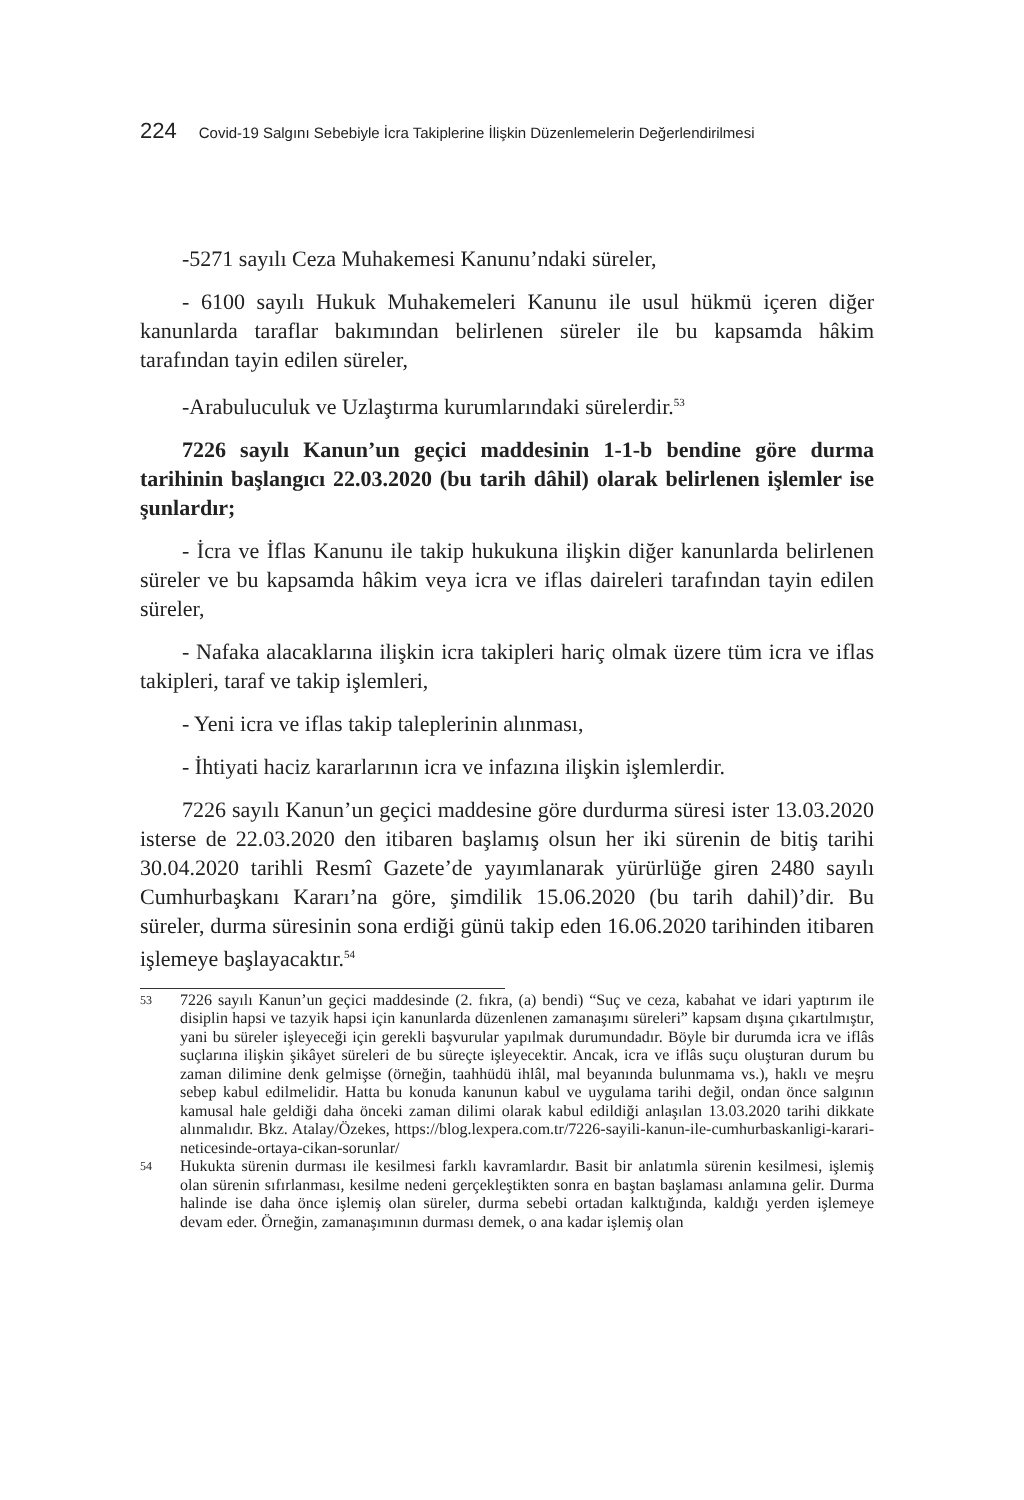224 Covid-19 Salgını Sebebiyle İcra Takiplerine İlişkin Düzenlemelerin Değerlendirilmesi
-5271 sayılı Ceza Muhakemesi Kanunu’ndaki süreler,
- 6100 sayılı Hukuk Muhakemeleri Kanunu ile usul hükmü içeren diğer kanunlarda taraflar bakımından belirlenen süreler ile bu kapsamda hâkim tarafından tayin edilen süreler,
-Arabuluculuk ve Uzlaştırma kurumlarındaki sürelerdir.<sup>53</sup>
7226 sayılı Kanun’un geçici maddesinin 1-1-b bendine göre durma tarihinin başlangıcı 22.03.2020 (bu tarih dâhil) olarak belirlenen işlemler ise şunlardır;
- İcra ve İflas Kanunu ile takip hukukuna ilişkin diğer kanunlarda belirlenen süreler ve bu kapsamda hâkim veya icra ve iflas daireleri tarafından tayin edilen süreler,
- Nafaka alacaklarına ilişkin icra takipleri hariç olmak üzere tüm icra ve iflas takipleri, taraf ve takip işlemleri,
- Yeni icra ve iflas takip taleplerinin alınması,
- İhtiyati haciz kararlarının icra ve infazına ilişkin işlemlerdir.
7226 sayılı Kanun’un geçici maddesine göre durdurma süresi ister 13.03.2020 isterse de 22.03.2020 den itibaren başlamış olsun her iki sürenin de bitiş tarihi 30.04.2020 tarihli Resmî Gazete’de yayımlanarak yürürlüğe giren 2480 sayılı Cumhurbaşkanı Kararı’na göre, şimdilik 15.06.2020 (bu tarih dahil)’dir. Bu süreler, durma süresinin sona erdiği günü takip eden 16.06.2020 tarihinden itibaren işlemeye başlayacaktır.<sup>54</sup>
53 7226 sayılı Kanun’un geçici maddesinde (2. fıkra, (a) bendi) “Suç ve ceza, kabahat ve idari yaptırım ile disiplin hapsi ve tazyik hapsi için kanunlarda düzenlenen zamanaşımı süreleri” kapsam dışına çıkartılmıştır, yani bu süreler işleyeceği için gerekli başvurular yapılmak durumundadır. Böyle bir durumda icra ve iflâs suçlarına ilişkin şikâyet süreleri de bu süreçte işleyecektir. Ancak, icra ve iflâs suçu oluşturan durum bu zaman dilimine denk gelmişse (örneğin, taahhüdü ihlâl, mal beyanında bulunmama vs.), haklı ve meşru sebep kabul edilmelidir. Hatta bu konuda kanunun kabul ve uygulama tarihi değil, ondan önce salgının kamusal hale geldiği daha önceki zaman dilimi olarak kabul edildiği anlaşılan 13.03.2020 tarihi dikkate alınmalıdır. Bkz. Atalay/Özekes, https://blog.lexpera.com.tr/7226-sayili-kanun-ile-cumhurbaskanligi-karari-neticesinde-ortaya-cikan-sorunlar/
54 Hukukta sürenin durması ile kesilmesi farklı kavramlardır. Basit bir anlatımla sürenin kesilmesi, işlemiş olan sürenin sıfırlanması, kesilme nedeni gerçekleştikten sonra en baştan başlaması anlamına gelir. Durma halinde ise daha önce işlemiş olan süreler, durma sebebi ortadan kalktığında, kaldığı yerden işlemeye devam eder. Örneğin, zamanaşımının durması demek, o ana kadar işlemiş olan